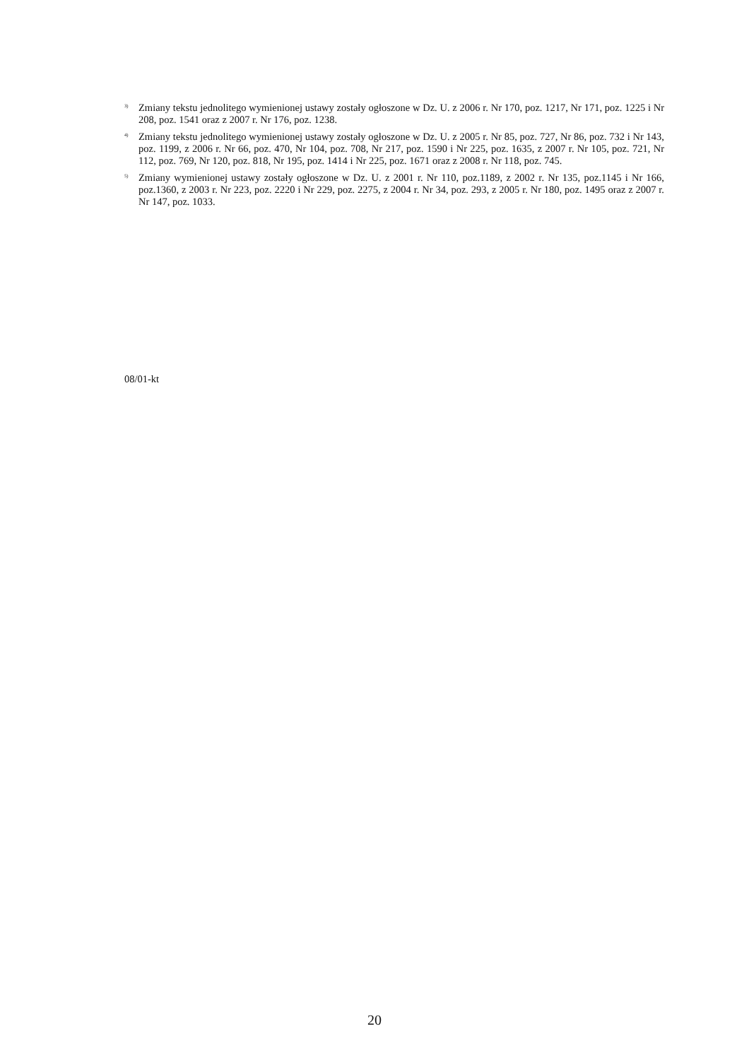<sup>3)</sup> Zmiany tekstu jednolitego wymienionej ustawy zostały ogłoszone w Dz. U. z 2006 r. Nr 170, poz. 1217, Nr 171, poz. 1225 i Nr 208, poz. 1541 oraz z 2007 r. Nr 176, poz. 1238.
<sup>4)</sup> Zmiany tekstu jednolitego wymienionej ustawy zostały ogłoszone w Dz. U. z 2005 r. Nr 85, poz. 727, Nr 86, poz. 732 i Nr 143, poz. 1199, z 2006 r. Nr 66, poz. 470, Nr 104, poz. 708, Nr 217, poz. 1590 i Nr 225, poz. 1635, z 2007 r. Nr 105, poz. 721, Nr 112, poz. 769, Nr 120, poz. 818, Nr 195, poz. 1414 i Nr 225, poz. 1671 oraz z 2008 r. Nr 118, poz. 745.
<sup>5)</sup> Zmiany wymienionej ustawy zostały ogłoszone w Dz. U. z 2001 r. Nr 110, poz.1189, z 2002 r. Nr 135, poz.1145 i Nr 166, poz.1360, z 2003 r. Nr 223, poz. 2220 i Nr 229, poz. 2275, z 2004 r. Nr 34, poz. 293, z 2005 r. Nr 180, poz. 1495 oraz z 2007 r. Nr 147, poz. 1033.
08/01-kt
20